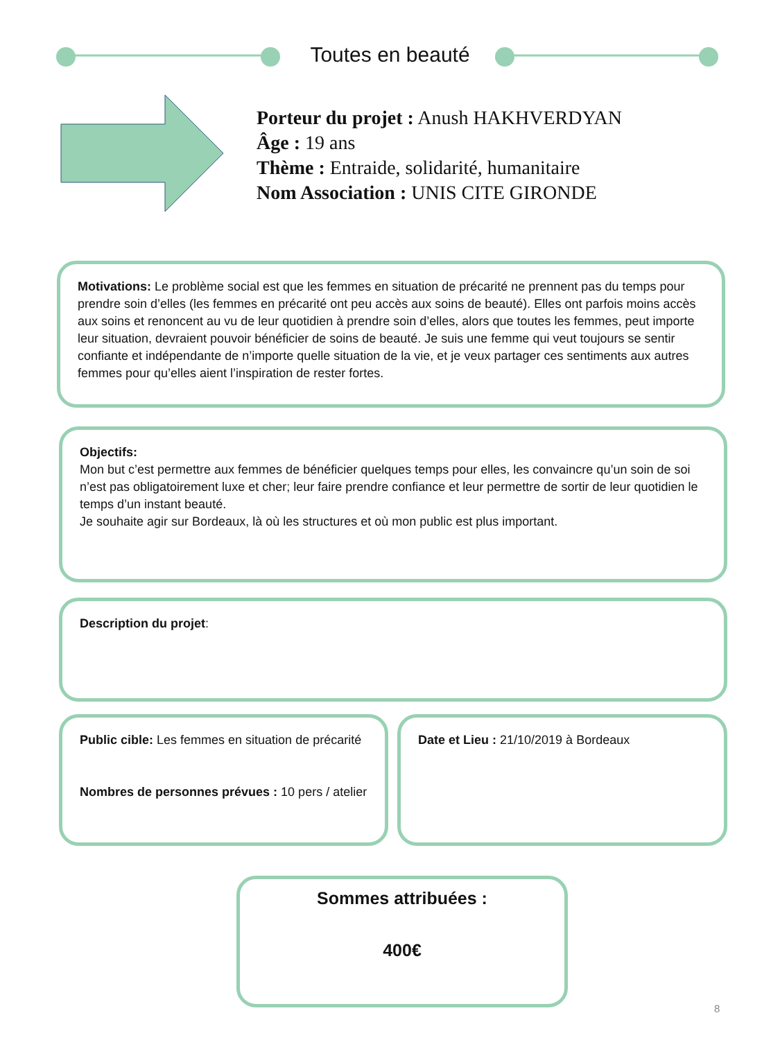Toutes en beauté
Porteur du projet : Anush HAKHVERDYAN
Âge : 19 ans
Thème : Entraide, solidarité, humanitaire
Nom Association : UNIS CITE GIRONDE
Motivations: Le problème social est que les femmes en situation de précarité ne prennent pas du temps pour prendre soin d’elles (les femmes en précarité ont peu accès aux soins de beauté). Elles ont parfois moins accès aux soins et renoncent au vu de leur quotidien à prendre soin d’elles, alors que toutes les femmes, peut importe leur situation, devraient pouvoir bénéficier de soins de beauté. Je suis une femme qui veut toujours se sentir confiante et indépendante de n’importe quelle situation de la vie, et je veux partager ces sentiments aux autres femmes pour qu’elles aient l’inspiration de rester fortes.
Objectifs:
Mon but c’est permettre aux femmes de bénéficier quelques temps pour elles, les convaincre qu’un soin de soi n’est pas obligatoirement luxe et cher; leur faire prendre confiance et leur permettre de sortir de leur quotidien le temps d’un instant beauté.
Je souhaite agir sur Bordeaux, là où les structures et où mon public est plus important.
Description du projet:
Public cible: Les femmes en situation de précarité
Nombres de personnes prévues : 10 pers / atelier
Date et Lieu : 21/10/2019 à Bordeaux
Sommes attribuées :
400€
8